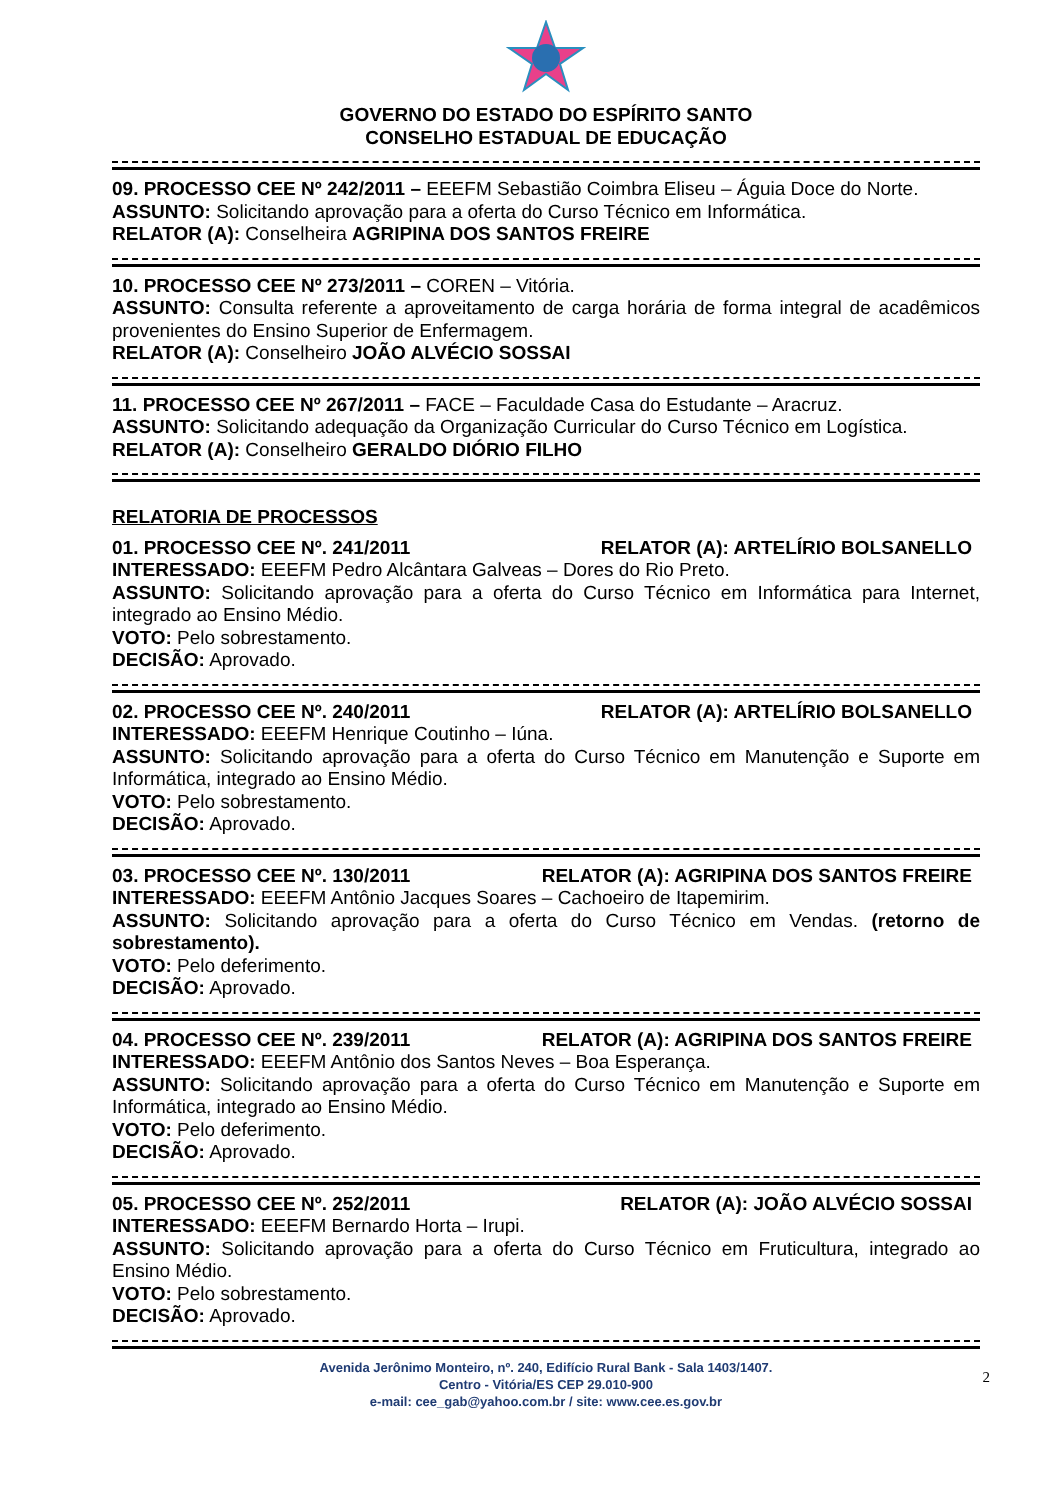GOVERNO DO ESTADO DO ESPÍRITO SANTO
CONSELHO ESTADUAL DE EDUCAÇÃO
09. PROCESSO CEE Nº 242/2011 – EEEFM Sebastião Coimbra Eliseu – Águia Doce do Norte.
ASSUNTO: Solicitando aprovação para a oferta do Curso Técnico em Informática.
RELATOR (A): Conselheira AGRIPINA DOS SANTOS FREIRE
10. PROCESSO CEE Nº 273/2011 – COREN – Vitória.
ASSUNTO: Consulta referente a aproveitamento de carga horária de forma integral de acadêmicos provenientes do Ensino Superior de Enfermagem.
RELATOR (A): Conselheiro JOÃO ALVÉCIO SOSSAI
11. PROCESSO CEE Nº 267/2011 – FACE – Faculdade Casa do Estudante – Aracruz.
ASSUNTO: Solicitando adequação da Organização Curricular do Curso Técnico em Logística.
RELATOR (A): Conselheiro GERALDO DIÓRIO FILHO
RELATORIA DE PROCESSOS
01. PROCESSO CEE Nº. 241/2011 RELATOR (A): ARTELÍRIO BOLSANELLO
INTERESSADO: EEEFM Pedro Alcântara Galveas – Dores do Rio Preto.
ASSUNTO: Solicitando aprovação para a oferta do Curso Técnico em Informática para Internet, integrado ao Ensino Médio.
VOTO: Pelo sobrestamento.
DECISÃO: Aprovado.
02. PROCESSO CEE Nº. 240/2011 RELATOR (A): ARTELÍRIO BOLSANELLO
INTERESSADO: EEEFM Henrique Coutinho – Iúna.
ASSUNTO: Solicitando aprovação para a oferta do Curso Técnico em Manutenção e Suporte em Informática, integrado ao Ensino Médio.
VOTO: Pelo sobrestamento.
DECISÃO: Aprovado.
03. PROCESSO CEE Nº. 130/2011 RELATOR (A): AGRIPINA DOS SANTOS FREIRE
INTERESSADO: EEEFM Antônio Jacques Soares – Cachoeiro de Itapemirim.
ASSUNTO: Solicitando aprovação para a oferta do Curso Técnico em Vendas. (retorno de sobrestamento).
VOTO: Pelo deferimento.
DECISÃO: Aprovado.
04. PROCESSO CEE Nº. 239/2011 RELATOR (A): AGRIPINA DOS SANTOS FREIRE
INTERESSADO: EEEFM Antônio dos Santos Neves – Boa Esperança.
ASSUNTO: Solicitando aprovação para a oferta do Curso Técnico em Manutenção e Suporte em Informática, integrado ao Ensino Médio.
VOTO: Pelo deferimento.
DECISÃO: Aprovado.
05. PROCESSO CEE Nº. 252/2011 RELATOR (A): JOÃO ALVÉCIO SOSSAI
INTERESSADO: EEEFM Bernardo Horta – Irupi.
ASSUNTO: Solicitando aprovação para a oferta do Curso Técnico em Fruticultura, integrado ao Ensino Médio.
VOTO: Pelo sobrestamento.
DECISÃO: Aprovado.
Avenida Jerônimo Monteiro, nº. 240, Edifício Rural Bank - Sala 1403/1407.
2
Centro - Vitória/ES CEP 29.010-900
e-mail: cee_gab@yahoo.com.br / site: www.cee.es.gov.br